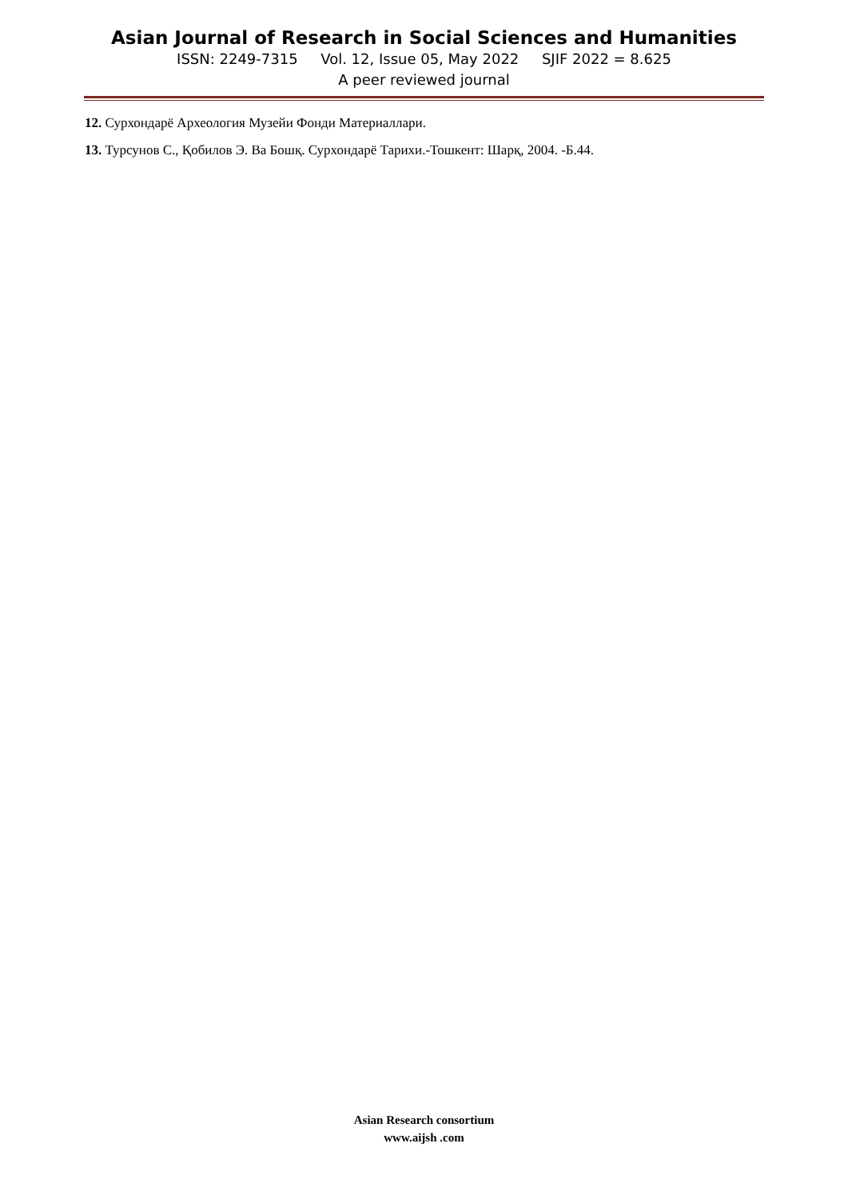Asian Journal of Research in Social Sciences and Humanities
ISSN: 2249-7315 Vol. 12, Issue 05, May 2022 SJIF 2022 = 8.625
A peer reviewed journal
12. Сурхондарё Археология Музейи Фонди Материаллари.
13. Турсунов С., Қобилов Э. Ва Бошқ. Сурхондарё Тарихи.-Тошкент: Шарқ, 2004. -Б.44.
Asian Research consortium
www.aijsh .com